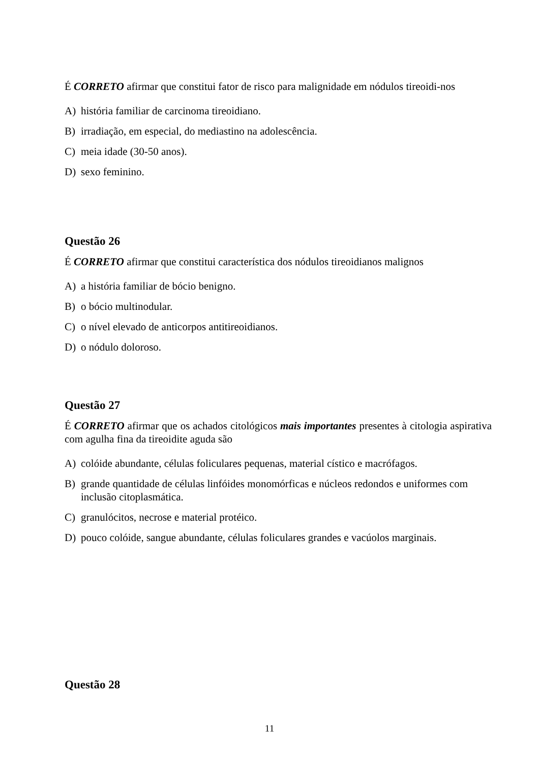É CORRETO afirmar que constitui fator de risco para malignidade em nódulos tireoidi-nos
A) história familiar de carcinoma tireoidiano.
B) irradiação, em especial, do mediastino na adolescência.
C) meia idade (30-50 anos).
D) sexo feminino.
Questão 26
É CORRETO afirmar que constitui característica dos nódulos tireoidianos malignos
A) a história familiar de bócio benigno.
B) o bócio multinodular.
C) o nível elevado de anticorpos antitireoidianos.
D) o nódulo doloroso.
Questão 27
É CORRETO afirmar que os achados citológicos mais importantes presentes à citologia aspirativa com agulha fina da tireoidite aguda são
A) colóide abundante, células foliculares pequenas, material cístico e macrófagos.
B) grande quantidade de células linfóides monomórficas e núcleos redondos e uniformes com inclusão citoplasmática.
C) granulócitos, necrose e material protéico.
D) pouco colóide, sangue abundante, células foliculares grandes e vacúolos marginais.
Questão 28
11